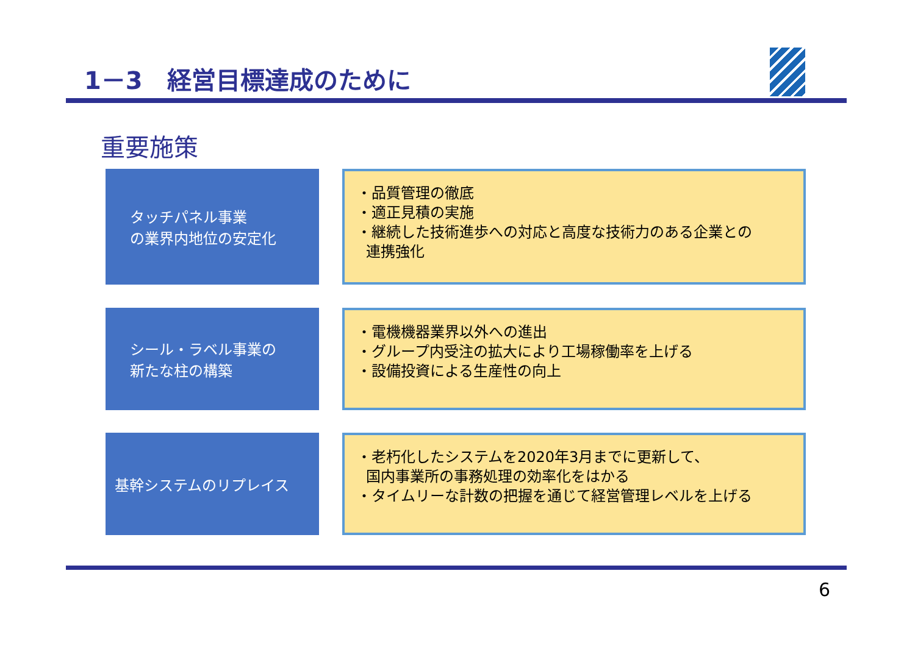1－3　経営目標達成のために
重要施策
タッチパネル事業
の業界内地位の安定化
・品質管理の徹底
・適正見積の実施
・継続した技術進歩への対応と高度な技術力のある企業との
連携強化
シール・ラベル事業の
新たな柱の構築
・電機機器業界以外への進出
・グループ内受注の拡大により工場稼働率を上げる
・設備投資による生産性の向上
基幹システムのリプレイス
・老朽化したシステムを2020年3月までに更新して、
国内事業所の事務処理の効率化をはかる
・タイムリーな計数の把握を通じて経営管理レベルを上げる
6